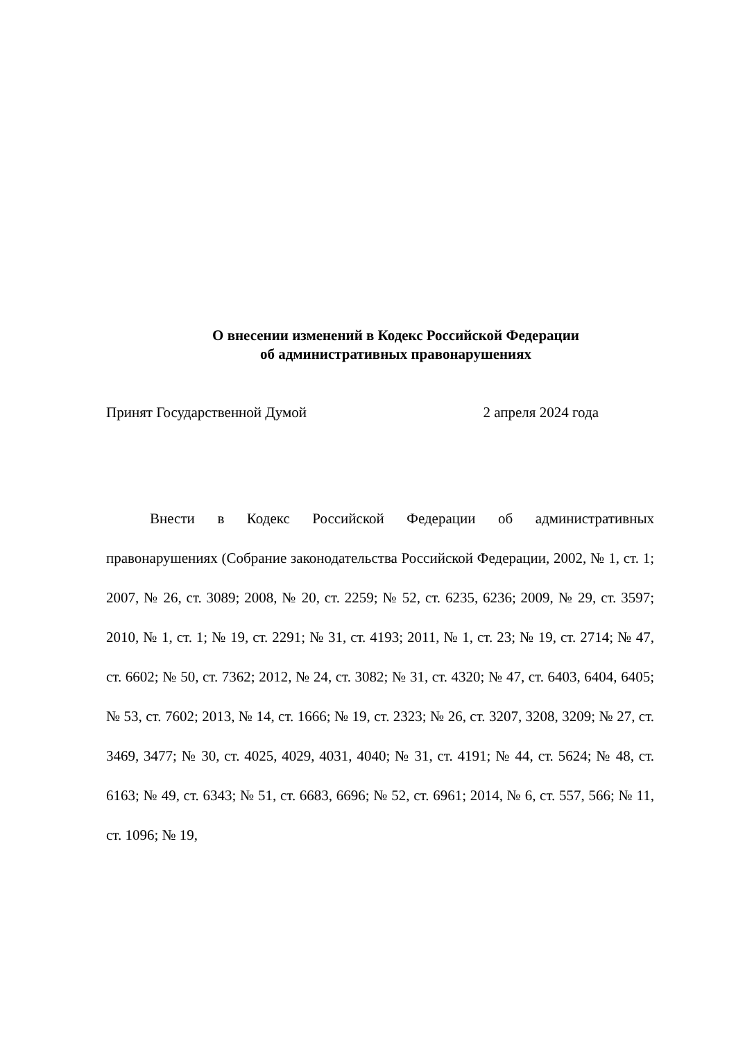О внесении изменений в Кодекс Российской Федерации
об административных правонарушениях
Принят Государственной Думой 2 апреля 2024 года
Внести в Кодекс Российской Федерации об административных правонарушениях (Собрание законодательства Российской Федерации, 2002, № 1, ст. 1; 2007, № 26, ст. 3089; 2008, № 20, ст. 2259; № 52, ст. 6235, 6236; 2009, № 29, ст. 3597; 2010, № 1, ст. 1; № 19, ст. 2291; № 31, ст. 4193; 2011, № 1, ст. 23; № 19, ст. 2714; № 47, ст. 6602; № 50, ст. 7362; 2012, № 24, ст. 3082; № 31, ст. 4320; № 47, ст. 6403, 6404, 6405; № 53, ст. 7602; 2013, № 14, ст. 1666; № 19, ст. 2323; № 26, ст. 3207, 3208, 3209; № 27, ст. 3469, 3477; № 30, ст. 4025, 4029, 4031, 4040; № 31, ст. 4191; № 44, ст. 5624; № 48, ст. 6163; № 49, ст. 6343; № 51, ст. 6683, 6696; № 52, ст. 6961; 2014, № 6, ст. 557, 566; № 11, ст. 1096; № 19,